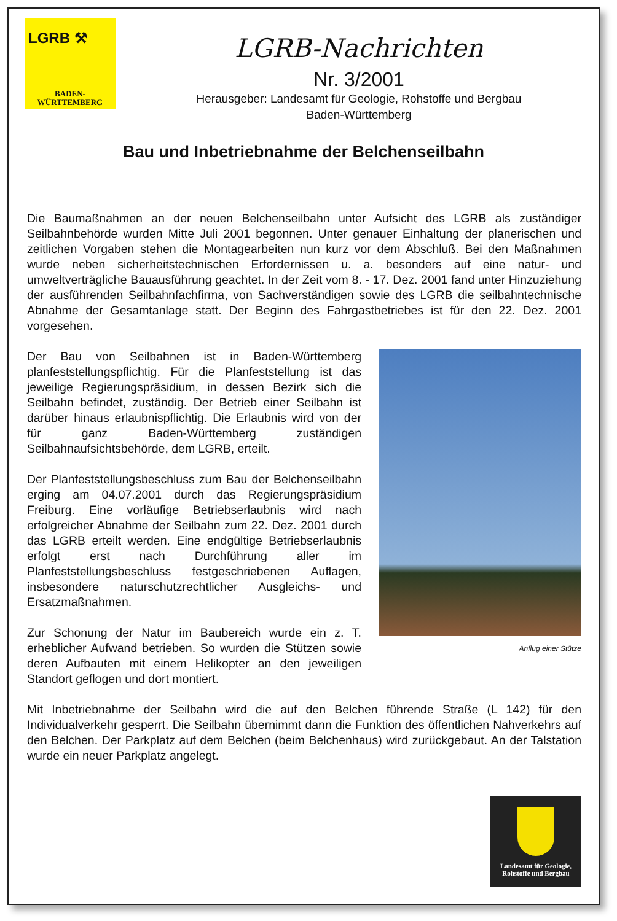LGRB ⚒
BADEN-
WÜRTTEMBERG
LGRB-Nachrichten
Nr. 3/2001
Herausgeber: Landesamt für Geologie, Rohstoffe und Bergbau
Baden-Württemberg
Bau und Inbetriebnahme der Belchenseilbahn
Die Baumaßnahmen an der neuen Belchenseilbahn unter Aufsicht des LGRB als zuständiger Seilbahnbehörde wurden Mitte Juli 2001 begonnen. Unter genauer Einhaltung der planerischen und zeitlichen Vorgaben stehen die Montagearbeiten nun kurz vor dem Abschluß. Bei den Maßnahmen wurde neben sicherheitstechnischen Erfordernissen u. a. besonders auf eine natur- und umweltverträgliche Bauausführung geachtet. In der Zeit vom 8. - 17. Dez. 2001 fand unter Hinzuziehung der ausführenden Seilbahnfachfirma, von Sachverständigen sowie des LGRB die seilbahntechnische Abnahme der Gesamtanlage statt. Der Beginn des Fahrgastbetriebes ist für den 22. Dez. 2001 vorgesehen.
Anflug einer Stütze
Der Bau von Seilbahnen ist in Baden-Württemberg planfeststellungspflichtig. Für die Planfeststellung ist das jeweilige Regierungspräsidium, in dessen Bezirk sich die Seilbahn befindet, zuständig. Der Betrieb einer Seilbahn ist darüber hinaus erlaubnispflichtig. Die Erlaubnis wird von der für ganz Baden-Württemberg zuständigen Seilbahnaufsichtsbehörde, dem LGRB, erteilt.
Der Planfeststellungsbeschluss zum Bau der Belchenseilbahn erging am 04.07.2001 durch das Regierungspräsidium Freiburg. Eine vorläufige Betriebserlaubnis wird nach erfolgreicher Abnahme der Seilbahn zum 22. Dez. 2001 durch das LGRB erteilt werden. Eine endgültige Betriebserlaubnis erfolgt erst nach Durchführung aller im Planfeststellungsbeschluss festgeschriebenen Auflagen, insbesondere naturschutzrechtlicher Ausgleichs- und Ersatzmaßnahmen.
Zur Schonung der Natur im Baubereich wurde ein z. T. erheblicher Aufwand betrieben. So wurden die Stützen sowie deren Aufbauten mit einem Helikopter an den jeweiligen Standort geflogen und dort montiert.
Mit Inbetriebnahme der Seilbahn wird die auf den Belchen führende Straße (L 142) für den Individualverkehr gesperrt. Die Seilbahn übernimmt dann die Funktion des öffentlichen Nahverkehrs auf den Belchen. Der Parkplatz auf dem Belchen (beim Belchenhaus) wird zurückgebaut. An der Talstation wurde ein neuer Parkplatz angelegt.
Landesamt für Geologie,
Rohstoffe und Bergbau